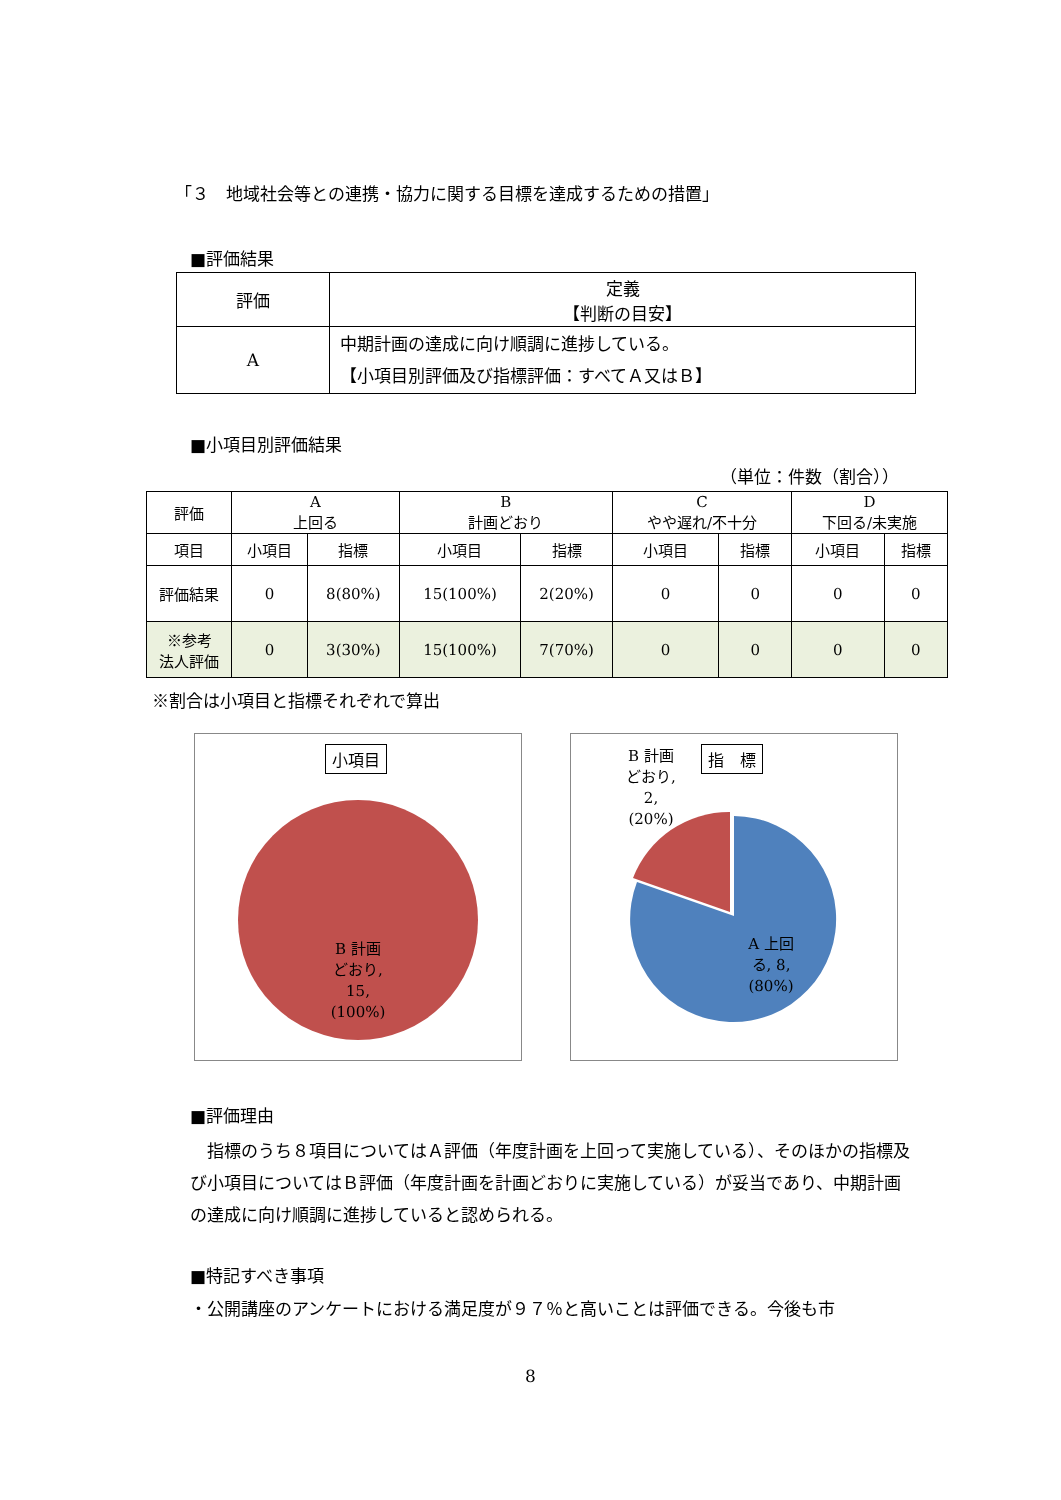「３　地域社会等との連携・協力に関する目標を達成するための措置」
■評価結果
| 評価 | 定義 【判断の目安】 |
| A | 中期計画の達成に向け順調に進捗している。 【小項目別評価及び指標評価：すべてＡ又はＢ】 |
■小項目別評価結果
（単位：件数（割合））
| 評価 | A 上回る | | B 計画どおり | | C やや遅れ/不十分 | | D 下回る/未実施 | |
| 項目 | 小項目 | 指標 | 小項目 | 指標 | 小項目 | 指標 | 小項目 | 指標 |
| 評価結果 | 0 | 8(80%) | 15(100%) | 2(20%) | 0 | 0 | 0 | 0 |
| ※参考 法人評価 | 0 | 3(30%) | 15(100%) | 7(70%) | 0 | 0 | 0 | 0 |
※割合は小項目と指標それぞれで算出
小項目
B 計画
どおり,
15,
(100%)
B 計画
どおり,
2,
(20%)
指　標
A 上回
る, 8,
(80%)
■評価理由
　指標のうち８項目についてはＡ評価（年度計画を上回って実施している）、そのほかの指標及び小項目についてはＢ評価（年度計画を計画どおりに実施している）が妥当であり、中期計画の達成に向け順調に進捗していると認められる。
■特記すべき事項
・公開講座のアンケートにおける満足度が９７％と高いことは評価できる。今後も市
8